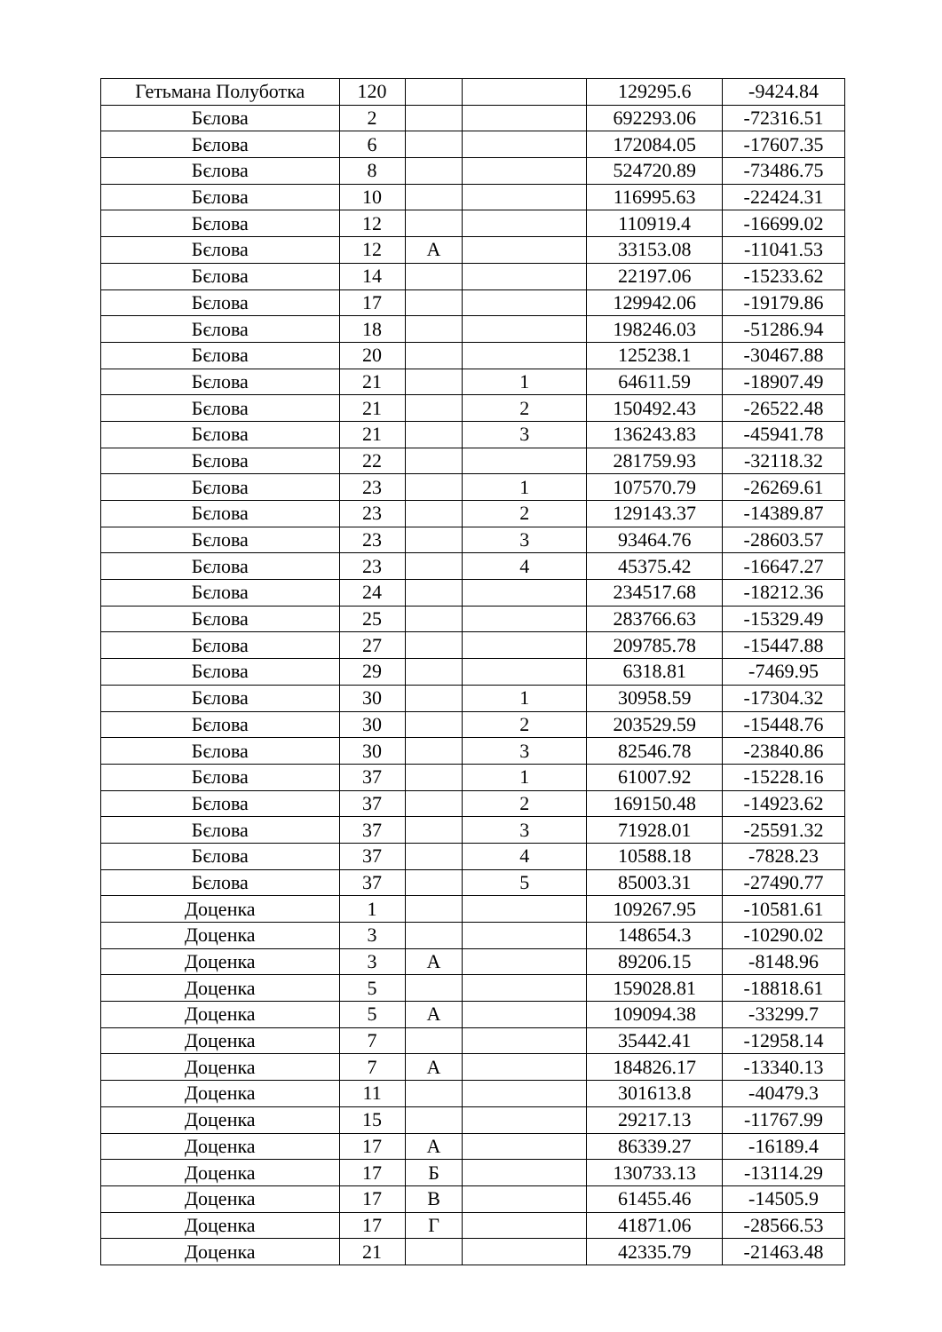| Гетьмана Полуботка | 120 | | | 129295.6 | -9424.84 |
| Бєлова | 2 | | | 692293.06 | -72316.51 |
| Бєлова | 6 | | | 172084.05 | -17607.35 |
| Бєлова | 8 | | | 524720.89 | -73486.75 |
| Бєлова | 10 | | | 116995.63 | -22424.31 |
| Бєлова | 12 | | | 110919.4 | -16699.02 |
| Бєлова | 12 | А | | 33153.08 | -11041.53 |
| Бєлова | 14 | | | 22197.06 | -15233.62 |
| Бєлова | 17 | | | 129942.06 | -19179.86 |
| Бєлова | 18 | | | 198246.03 | -51286.94 |
| Бєлова | 20 | | | 125238.1 | -30467.88 |
| Бєлова | 21 | | 1 | 64611.59 | -18907.49 |
| Бєлова | 21 | | 2 | 150492.43 | -26522.48 |
| Бєлова | 21 | | 3 | 136243.83 | -45941.78 |
| Бєлова | 22 | | | 281759.93 | -32118.32 |
| Бєлова | 23 | | 1 | 107570.79 | -26269.61 |
| Бєлова | 23 | | 2 | 129143.37 | -14389.87 |
| Бєлова | 23 | | 3 | 93464.76 | -28603.57 |
| Бєлова | 23 | | 4 | 45375.42 | -16647.27 |
| Бєлова | 24 | | | 234517.68 | -18212.36 |
| Бєлова | 25 | | | 283766.63 | -15329.49 |
| Бєлова | 27 | | | 209785.78 | -15447.88 |
| Бєлова | 29 | | | 6318.81 | -7469.95 |
| Бєлова | 30 | | 1 | 30958.59 | -17304.32 |
| Бєлова | 30 | | 2 | 203529.59 | -15448.76 |
| Бєлова | 30 | | 3 | 82546.78 | -23840.86 |
| Бєлова | 37 | | 1 | 61007.92 | -15228.16 |
| Бєлова | 37 | | 2 | 169150.48 | -14923.62 |
| Бєлова | 37 | | 3 | 71928.01 | -25591.32 |
| Бєлова | 37 | | 4 | 10588.18 | -7828.23 |
| Бєлова | 37 | | 5 | 85003.31 | -27490.77 |
| Доценка | 1 | | | 109267.95 | -10581.61 |
| Доценка | 3 | | | 148654.3 | -10290.02 |
| Доценка | 3 | А | | 89206.15 | -8148.96 |
| Доценка | 5 | | | 159028.81 | -18818.61 |
| Доценка | 5 | А | | 109094.38 | -33299.7 |
| Доценка | 7 | | | 35442.41 | -12958.14 |
| Доценка | 7 | А | | 184826.17 | -13340.13 |
| Доценка | 11 | | | 301613.8 | -40479.3 |
| Доценка | 15 | | | 29217.13 | -11767.99 |
| Доценка | 17 | А | | 86339.27 | -16189.4 |
| Доценка | 17 | Б | | 130733.13 | -13114.29 |
| Доценка | 17 | В | | 61455.46 | -14505.9 |
| Доценка | 17 | Г | | 41871.06 | -28566.53 |
| Доценка | 21 | | | 42335.79 | -21463.48 |